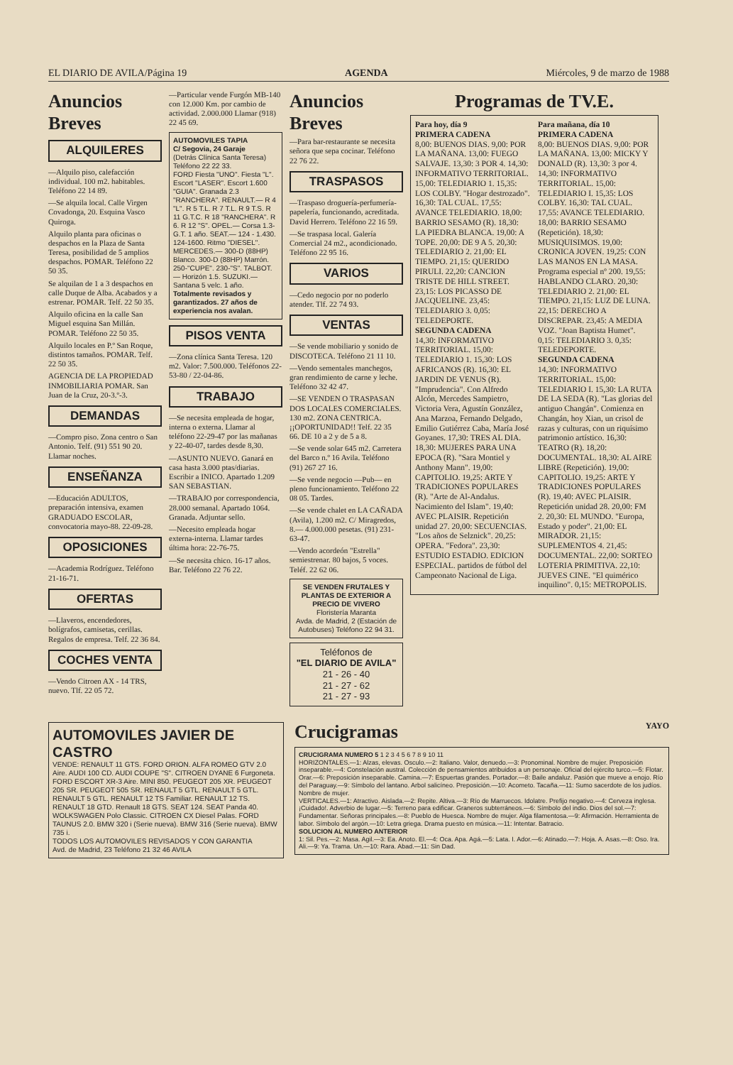EL DIARIO DE AVILA/Página 19 AGENDA Miércoles, 9 de marzo de 1988
Anuncios Breves
ALQUILERES
—Alquilo piso, calefacción individual. 100 m2. habitables. Teléfono 22 14 89.
—Se alquila local. Calle Virgen Covadonga, 20. Esquina Vasco Quiroga.
Alquilo planta para oficinas o despachos en la Plaza de Santa Teresa, posibilidad de 5 amplios despachos. POMAR. Teléfono 22 50 35.
Se alquilan de 1 a 3 despachos en calle Duque de Alba. Acabados y a estrenar. POMAR. Telf. 22 50 35.
Alquilo oficina en la calle San Miguel esquina San Millán. POMAR. Teléfono 22 50 35.
Alquilo locales en P.º San Roque, distintos tamaños. POMAR. Telf. 22 50 35.
AGENCIA DE LA PROPIEDAD INMOBILIARIA POMAR. San Juan de la Cruz, 20-3.º-3.
DEMANDAS
—Compro piso. Zona centro o San Antonio. Telf. (91) 551 90 20. Llamar noches.
ENSEÑANZA
—Educación ADULTOS, preparación intensiva, examen GRADUADO ESCOLAR, convocatoria mayo-88. 22-09-28.
OPOSICIONES
—Academia Rodríguez. Teléfono 21-16-71.
OFERTAS
—Llaveros, encendedores, bolígrafos, camisetas, cerillas. Regalos de empresa. Telf. 22 36 84.
COCHES VENTA
—Vendo Citroen AX - 14 TRS, nuevo. Tlf. 22 05 72.
—Particular vende Furgón MB-140 con 12.000 Km. por cambio de actividad. 2.000.000 Llamar (918) 22 45 69.
AUTOMOVILES TAPIA
C/ Segovia, 24 Garaje
(Detrás Clínica Santa Teresa) Teléfono 22 22 33.
FORD Fiesta "UNO". Fiesta "L". Escort "LASER". Escort 1.600 "GUIA". Granada 2.3 "RANCHERA". RENAULT.— R 4 "L". R 5 T.L. R 7 T.L. R 9 T.S. R 11 G.T.C. R 18 "RANCHERA". R 6. R 12 "S". OPEL.— Corsa 1.3-G.T. 1 año. SEAT.— 124 - 1.430. 124-1600. Ritmo "DIESEL". MERCEDES.— 300-D (88HP) Blanco. 300-D (88HP) Marrón. 250-"CUPE". 230-"S". TALBOT.— Horizón 1.5. SUZUKI.— Santana 5 velc. 1 año.
Totalmente revisados y garantizados. 27 años de experiencia nos avalan.
PISOS VENTA
—Zona clínica Santa Teresa. 120 m2. Valor: 7.500.000. Teléfonos 22-53-80 / 22-04-86.
TRABAJO
—Se necesita empleada de hogar, interna o externa. Llamar al teléfono 22-29-47 por las mañanas y 22-40-07, tardes desde 8,30.
—ASUNTO NUEVO. Ganará en casa hasta 3.000 ptas/diarias. Escribir a INICO. Apartado 1.209 SAN SEBASTIAN.
—TRABAJO por correspondencia, 28.000 semanal. Apartado 1064. Granada. Adjuntar sello.
—Necesito empleada hogar externa-interna. Llamar tardes última hora: 22-76-75.
—Se necesita chico. 16-17 años. Bar. Teléfono 22 76 22.
Anuncios Breves
—Para bar-restaurante se necesita señora que sepa cocinar. Teléfono 22 76 22.
TRASPASOS
—Traspaso droguería-perfumería-papelería, funcionando, acreditada. David Herrero. Teléfono 22 16 59.
—Se traspasa local. Galería Comercial 24 m2., acondicionado. Teléfono 22 95 16.
VARIOS
—Cedo negocio por no poderlo atender. Tlf. 22 74 93.
VENTAS
—Se vende mobiliario y sonido de DISCOTECA. Teléfono 21 11 10.
—Vendo sementales manchegos, gran rendimiento de carne y leche. Teléfono 32 42 47.
—SE VENDEN O TRASPASAN DOS LOCALES COMERCIALES. 130 m2. ZONA CENTRICA. ¡¡OPORTUNIDAD!! Telf. 22 35 66. DE 10 a 2 y de 5 a 8.
—Se vende solar 645 m2. Carretera del Barco n.º 16 Avila. Teléfono (91) 267 27 16.
—Se vende negocio —Pub— en pleno funcionamiento. Teléfono 22 08 05. Tardes.
—Se vende chalet en LA CAÑADA (Avila), 1.200 m2. C/ Miragredos, 8.— 4.000.000 pesetas. (91) 231-63-47.
—Vendo acordeón "Estrella" semiestrenar. 80 bajos, 5 voces. Teléf. 22 62 06.
SE VENDEN FRUTALES Y PLANTAS DE EXTERIOR A PRECIO DE VIVERO
Floristería Maranta
Avda. de Madrid, 2 (Estación de Autobuses) Teléfono 22 94 31.
Teléfonos de
"EL DIARIO DE AVILA"
21 - 26 - 40
21 - 27 - 62
21 - 27 - 93
Programas de TV.E.
Para hoy, día 9
PRIMERA CADENA
8,00: BUENOS DIAS. 9,00: POR LA MAÑANA. 13,00: FUEGO SALVAJE. 13,30: 3 POR 4. 14,30: INFORMATIVO TERRITORIAL. 15,00: TELEDIARIO 1. 15,35: LOS COLBY. "Hogar destrozado". 16,30: TAL CUAL. 17,55: AVANCE TELEDIARIO. 18,00: BARRIO SESAMO (R). 18,30: LA PIEDRA BLANCA. 19,00: A TOPE. 20,00: DE 9 A 5. 20,30: TELEDIARIO 2. 21,00: EL TIEMPO. 21,15: QUERIDO PIRULI. 22,20: CANCION TRISTE DE HILL STREET. 23,15: LOS PICASSO DE JACQUELINE. 23,45: TELEDIARIO 3. 0,05: TELEDEPORTE.
SEGUNDA CADENA
14,30: INFORMATIVO TERRITORIAL. 15,00: TELEDIARIO 1. 15,30: LOS AFRICANOS (R). 16,30: EL JARDIN DE VENUS (R). "Imprudencia". Con Alfredo Alcón, Mercedes Sampietro, Victoria Vera, Agustín González, Ana Marzoa, Fernando Delgado, Emilio Gutiérrez Caba, María José Goyanes. 17,30: TRES AL DIA. 18,30: MUJERES PARA UNA EPOCA (R). "Sara Montiel y Anthony Mann". 19,00: CAPITOLIO. 19,25: ARTE Y TRADICIONES POPULARES (R). "Arte de Al-Andalus. Nacimiento del Islam". 19,40: AVEC PLAISIR. Repetición unidad 27. 20,00: SECUENCIAS. "Los años de Selznick". 20,25: OPERA. "Fedora". 23,30: ESTUDIO ESTADIO. EDICION ESPECIAL. partidos de fútbol del Campeonato Nacional de Liga.
Para mañana, día 10
PRIMERA CADENA
8,00: BUENOS DIAS. 9,00: POR LA MAÑANA. 13,00: MICKY Y DONALD (R). 13,30: 3 por 4. 14,30: INFORMATIVO TERRITORIAL. 15,00: TELEDIARIO I. 15,35: LOS COLBY. 16,30: TAL CUAL. 17,55: AVANCE TELEDIARIO. 18,00: BARRIO SESAMO (Repetición). 18,30: MUSIQUISIMOS. 19,00: CRONICA JOVEN. 19,25: CON LAS MANOS EN LA MASA. Programa especial nº 200. 19,55: HABLANDO CLARO. 20,30: TELEDIARIO 2. 21,00: EL TIEMPO. 21,15: LUZ DE LUNA. 22,15: DERECHO A DISCREPAR. 23,45: A MEDIA VOZ. "Joan Baptista Humet". 0,15: TELEDIARIO 3. 0,35: TELEDEPORTE.
SEGUNDA CADENA
14,30: INFORMATIVO TERRITORIAL. 15,00: TELEDIARIO I. 15,30: LA RUTA DE LA SEDA (R). "Las glorias del antiguo Changán". Comienza en Changán, hoy Xian, un crisol de razas y culturas, con un riquísimo patrimonio artístico. 16,30: TEATRO (R). 18,20: DOCUMENTAL. 18,30: AL AIRE LIBRE (Repetición). 19,00: CAPITOLIO. 19,25: ARTE Y TRADICIONES POPULARES (R). 19,40: AVEC PLAISIR. Repetición unidad 28. 20,00: FM 2. 20,30: EL MUNDO. "Europa, Estado y poder". 21,00: EL MIRADOR. 21,15: SUPLEMENTOS 4. 21,45: DOCUMENTAL. 22,00: SORTEO LOTERIA PRIMITIVA. 22,10: JUEVES CINE. "El quimérico inquilino". 0,15: METROPOLIS.
AUTOMOVILES JAVIER DE CASTRO
VENDE: RENAULT 11 GTS. FORD ORION. ALFA ROMEO GTV 2.0 Aire. AUDI 100 CD. AUDI COUPE "S". CITROEN DYANE 6 Furgoneta. FORD ESCORT XR-3 Aire. MINI 850. PEUGEOT 205 XR. PEUGEOT 205 SR. PEUGEOT 505 SR. RENAULT 5 GTL. RENAULT 5 GTL. RENAULT 5 GTL. RENAULT 12 TS Familiar. RENAULT 12 TS. RENAULT 18 GTD. Renault 18 GTS. SEAT 124. SEAT Panda 40. WOLKSWAGEN Polo Classic. CITROEN CX Diesel Palas. FORD TAUNUS 2.0. BMW 320 i (Serie nueva). BMW 316 (Serie nueva). BMW 735 i.
TODOS LOS AUTOMOVILES REVISADOS Y CON GARANTIA
Avd. de Madrid, 23 Teléfono 21 32 46 AVILA
Crucigramas YAYO
CRUCIGRAMA NUMERO 5 1 2 3 4 5 6 7 8 9 10 11
HORIZONTALES.—1: Alzas, elevas. Osculo.—2: Italiano. Valor, denuedo.—3: Pronominal. Nombre de mujer. Preposición inseparable.—4: Constelación austral. Colección de pensamientos atribuidos a un personaje. Oficial del ejército turco.—5: Flotar. Orar.—6: Preposición inseparable. Camina.—7: Espuertas grandes. Portador.—8: Baile andaluz. Pasión que mueve a enojo. Río del Paraguay.—9: Símbolo del lantano. Arbol salicíneo. Preposición.—10: Acometo. Tacaña.—11: Sumo sacerdote de los judíos. Nombre de mujer.
VERTICALES.—1: Atractivo. Aislada.—2: Repite. Altiva.—3: Río de Marruecos. Idolatre. Prefijo negativo.—4: Cerveza inglesa. ¡Cuidado!. Adverbio de lugar.—5: Terreno para edificar. Graneros subterráneos.—6: Símbolo del indio. Dios del sol.—7: Fundamentar. Señoras principales.—8: Pueblo de Huesca. Nombre de mujer. Alga filamentosa.—9: Afirmación. Herramienta de labor. Símbolo del argón.—10: Letra griega. Drama puesto en música.—11: Intentar. Batracio.
SOLUCION AL NUMERO ANTERIOR
1: Sil. Pes.—2: Masa. Agil.—3: Ea. Anoto. El.—4: Oca. Apa. Agá.—5: Lata. I. Ador.—6: Atinado.—7: Hoja. A. Asas.—8: Oso. Ira. Ali.—9: Ya. Trama. Un.—10: Rara. Abad.—11: Sin Dad.